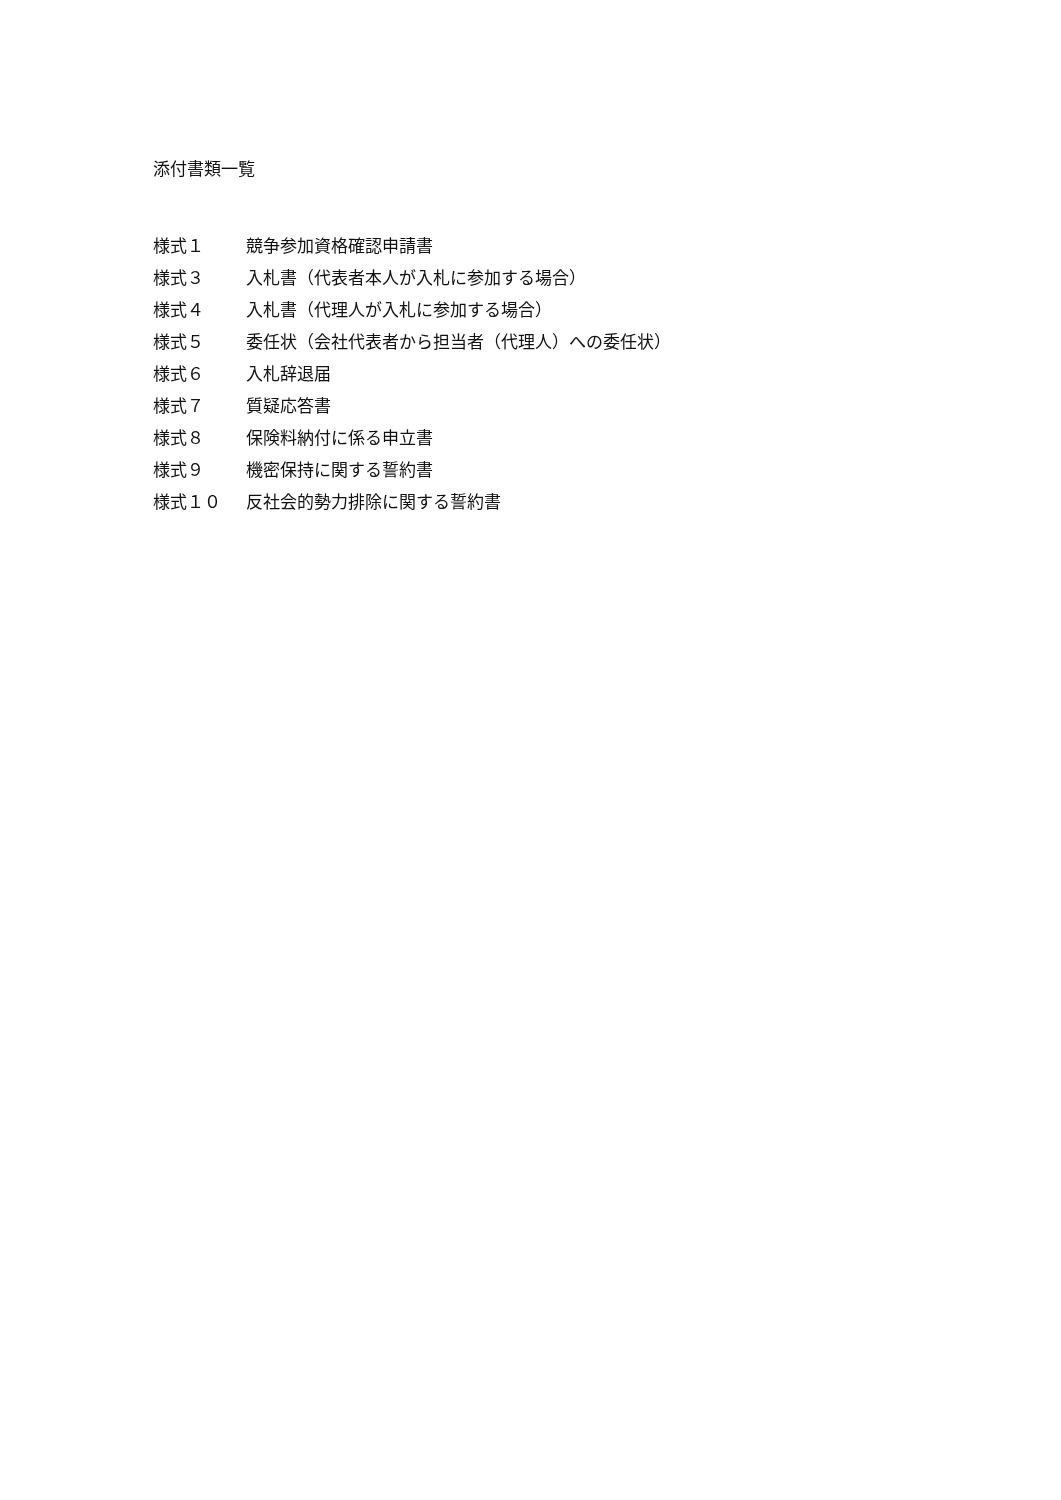添付書類一覧
様式１ 競争参加資格確認申請書
様式３ 入札書（代表者本人が入札に参加する場合）
様式４ 入札書（代理人が入札に参加する場合）
様式５ 委任状（会社代表者から担当者（代理人）への委任状）
様式６ 入札辞退届
様式７ 質疑応答書
様式８ 保険料納付に係る申立書
様式９ 機密保持に関する誓約書
様式１０ 反社会的勢力排除に関する誓約書